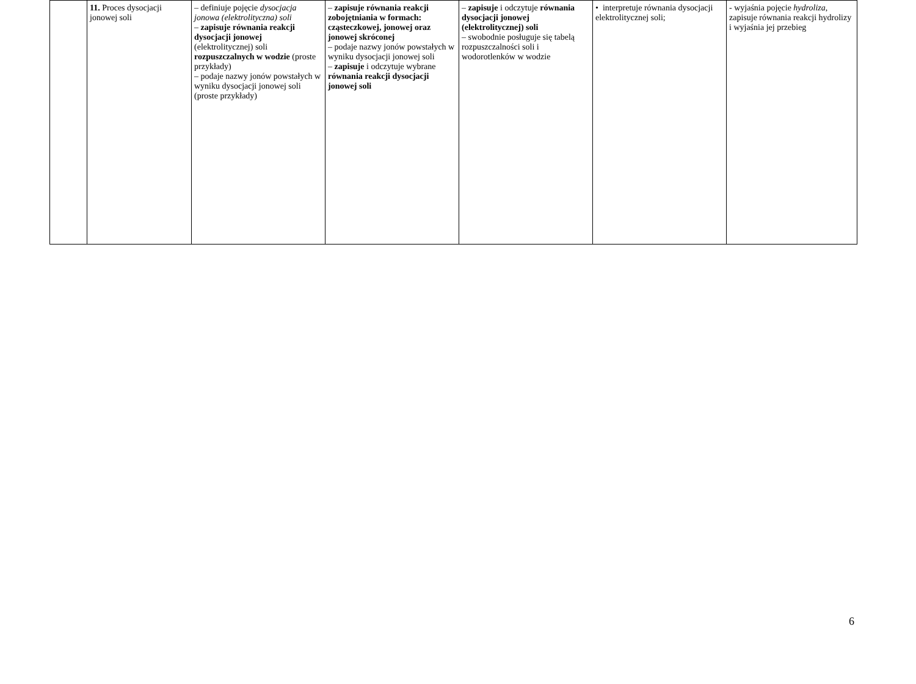| | 11. Proces dysocjacji jonowej soli | – definiuje pojęcie dysocjacja jonowa (elektrolityczna) soli – zapisuje równania reakcji dysocjacji jonowej (elektrolitycznej) soli rozpuszczalnych w wodzie (proste przykłady) – podaje nazwy jonów powstałych w wyniku dysocjacji jonowej soli (proste przykłady) | – zapisuje równania reakcji zobojętniania w formach: cząsteczkowej, jonowej oraz jonowej skróconej – podaje nazwy jonów powstałych w wyniku dysocjacji jonowej soli – zapisuje i odczytuje wybrane równania reakcji dysocjacji jonowej soli | – zapisuje i odczytuje równania dysocjacji jonowej (elektrolitycznej) soli – swobodnie posługuje się tabelą rozpuszczalności soli i wodorotlenków w wodzie | • interpretuje równania dysocjacji elektrolitycznej soli; | - wyjaśnia pojęcie hydroliza , zapisuje równania reakcji hydrolizy i wyjaśnia jej przebieg |
6